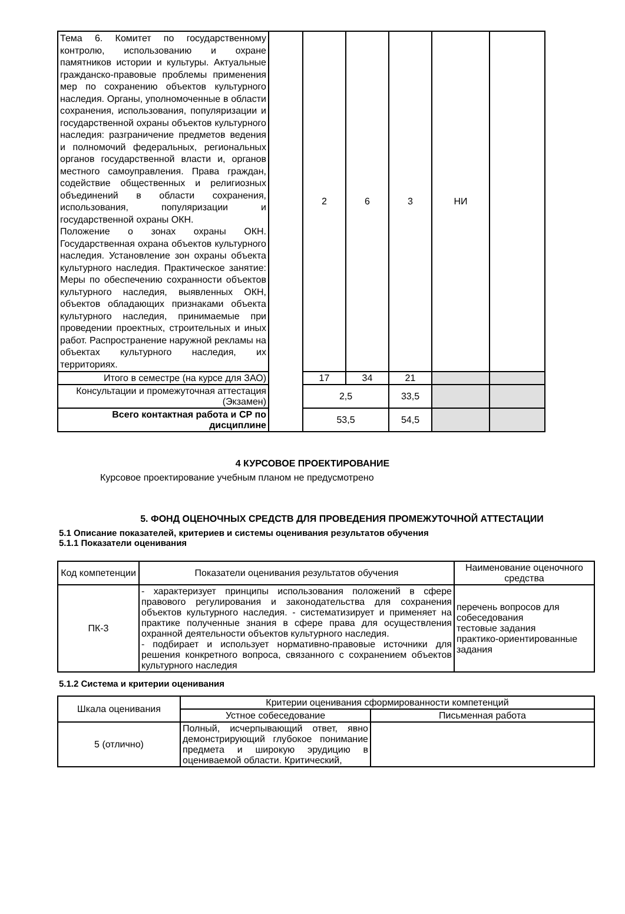| Тема 6. Комитет по государственному контролю, использованию и охране памятников истории и культуры. Актуальные гражданско-правовые проблемы применения мер по сохранению объектов культурного наследия. Органы, уполномоченные в области сохранения, использования, популяризации и государственной охраны объектов культурного наследия: разграничение предметов ведения и полномочий федеральных, региональных органов государственной власти и, органов местного самоуправления. Права граждан, содействие общественных и религиозных объединений в области сохранения, использования, популяризации и государственной охраны ОКН. Положение о зонах охраны ОКН. Государственная охрана объектов культурного наследия. Установление зон охраны объекта культурного наследия. Практическое занятие: Меры по обеспечению сохранности объектов культурного наследия, выявленных ОКН, объектов обладающих признаками объекта культурного наследия, принимаемые при проведении проектных, строительных и иных работ. Распространение наружной рекламы на объектах культурного наследия, их территориях. | | 2 | 6 | 3 | НИ | |
| Итого в семестре (на курсе для ЗАО) | | 17 | 34 | 21 | | |
| Консультации и промежуточная аттестация (Экзамен) | | 2,5 | | 33,5 | | |
| Всего контактная работа и СР по дисциплине | | 53,5 | | 54,5 | | |
4 КУРСОВОЕ ПРОЕКТИРОВАНИЕ
Курсовое проектирование учебным планом не предусмотрено
5. ФОНД ОЦЕНОЧНЫХ СРЕДСТВ ДЛЯ ПРОВЕДЕНИЯ ПРОМЕЖУТОЧНОЙ АТТЕСТАЦИИ
5.1 Описание показателей, критериев и системы оценивания результатов обучения
5.1.1 Показатели оценивания
| Код компетенции | Показатели оценивания результатов обучения | Наименование оценочного средства |
| ПК-3 | - характеризует принципы использования положений в сфере правового регулирования и законодательства для сохранения объектов культурного наследия. - систематизирует и применяет на практике полученные знания в сфере права для осуществления охранной деятельности объектов культурного наследия. - подбирает и использует нормативно-правовые источники для решения конкретного вопроса, связанного с сохранением объектов культурного наследия | перечень вопросов для собеседования тестовые задания практико-ориентированные задания |
5.1.2 Система и критерии оценивания
| Шкала оценивания | Критерии оценивания сформированности компетенций | |
| | Устное собеседование | Письменная работа |
| 5 (отлично) | Полный, исчерпывающий ответ, явно демонстрирующий глубокое понимание предмета и широкую эрудицию в оцениваемой области. Критический, | |